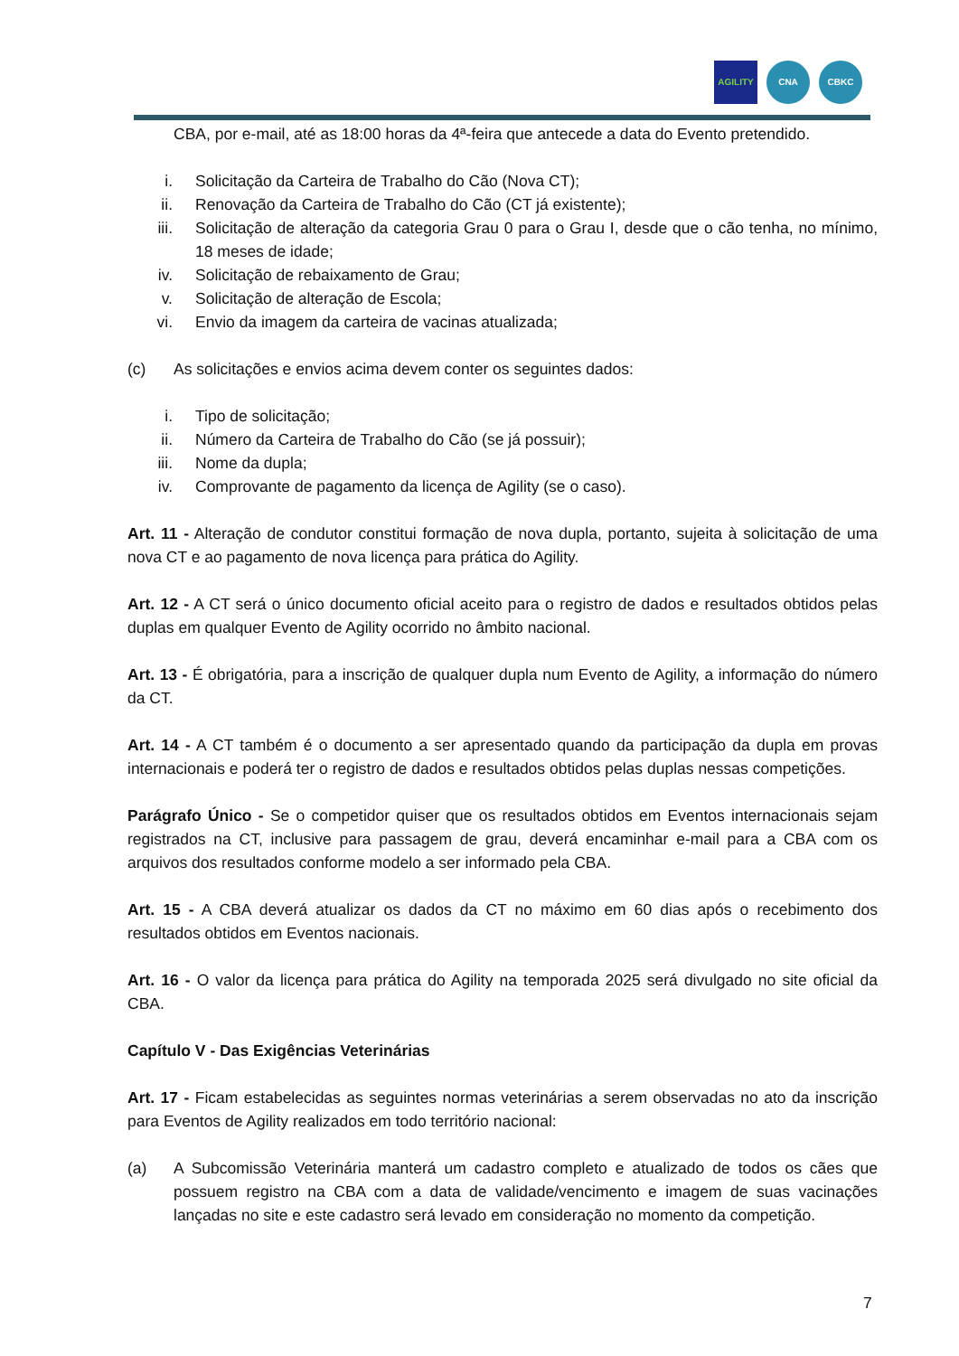AGILITY CNA CBKC
CBA, por e-mail, até as 18:00 horas da 4ª-feira que antecede a data do Evento pretendido.
i. Solicitação da Carteira de Trabalho do Cão (Nova CT);
ii. Renovação da Carteira de Trabalho do Cão (CT já existente);
iii. Solicitação de alteração da categoria Grau 0 para o Grau I, desde que o cão tenha, no mínimo, 18 meses de idade;
iv. Solicitação de rebaixamento de Grau;
v. Solicitação de alteração de Escola;
vi. Envio da imagem da carteira de vacinas atualizada;
(c) As solicitações e envios acima devem conter os seguintes dados:
i. Tipo de solicitação;
ii. Número da Carteira de Trabalho do Cão (se já possuir);
iii. Nome da dupla;
iv. Comprovante de pagamento da licença de Agility (se o caso).
Art. 11 - Alteração de condutor constitui formação de nova dupla, portanto, sujeita à solicitação de uma nova CT e ao pagamento de nova licença para prática do Agility.
Art. 12 - A CT será o único documento oficial aceito para o registro de dados e resultados obtidos pelas duplas em qualquer Evento de Agility ocorrido no âmbito nacional.
Art. 13 - É obrigatória, para a inscrição de qualquer dupla num Evento de Agility, a informação do número da CT.
Art. 14 - A CT também é o documento a ser apresentado quando da participação da dupla em provas internacionais e poderá ter o registro de dados e resultados obtidos pelas duplas nessas competições.
Parágrafo Único - Se o competidor quiser que os resultados obtidos em Eventos internacionais sejam registrados na CT, inclusive para passagem de grau, deverá encaminhar e-mail para a CBA com os arquivos dos resultados conforme modelo a ser informado pela CBA.
Art. 15 - A CBA deverá atualizar os dados da CT no máximo em 60 dias após o recebimento dos resultados obtidos em Eventos nacionais.
Art. 16 - O valor da licença para prática do Agility na temporada 2025 será divulgado no site oficial da CBA.
Capítulo V - Das Exigências Veterinárias
Art. 17 - Ficam estabelecidas as seguintes normas veterinárias a serem observadas no ato da inscrição para Eventos de Agility realizados em todo território nacional:
(a) A Subcomissão Veterinária manterá um cadastro completo e atualizado de todos os cães que possuem registro na CBA com a data de validade/vencimento e imagem de suas vacinações lançadas no site e este cadastro será levado em consideração no momento da competição.
7